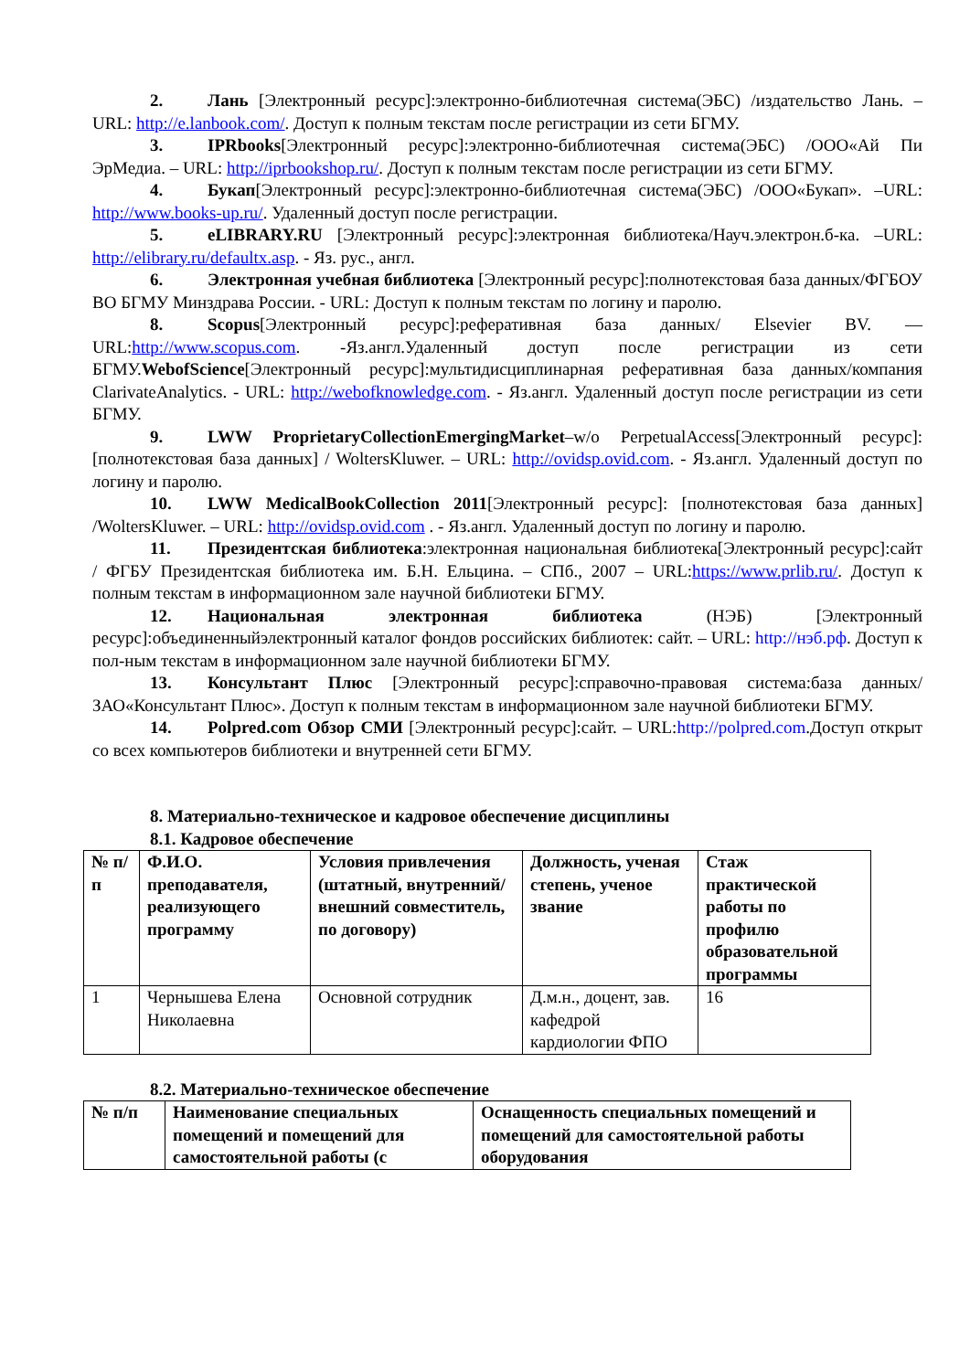2. Лань [Электронный ресурс]:электронно-библиотечная система(ЭБС) /издательство Лань. –URL: http://e.lanbook.com/. Доступ к полным текстам после регистрации из сети БГМУ.
3. IPRbooks[Электронный ресурс]:электронно-библиотечная система(ЭБС) /ООО«Ай Пи ЭрМедиа. – URL: http://iprbookshop.ru/. Доступ к полным текстам после регистрации из сети БГМУ.
4. Букап[Электронный ресурс]:электронно-библиотечная система(ЭБС) /ООО«Букап». –URL: http://www.books-up.ru/. Удаленный доступ после регистрации.
5. eLIBRARY.RU [Электронный ресурс]:электронная библиотека/Науч.электрон.б-ка. –URL: http://elibrary.ru/defaultx.asp. - Яз. рус., англ.
6. Электронная учебная библиотека [Электронный ресурс]:полнотекстовая база данных/ФГБОУ ВО БГМУ Минздрава России. - URL: Доступ к полным текстам по логину и паролю.
8. Scopus[Электронный ресурс]:реферативная база данных/ Elsevier BV. — URL:http://www.scopus.com. -Яз.англ.Удаленный доступ после регистрации из сети БГМУ.WebofScience[Электронный ресурс]:мультидисциплинарная реферативная база данных/компания ClarivateAnalytics. - URL: http://webofknowledge.com. - Яз.англ. Удаленный доступ после регистрации из сети БГМУ.
9. LWW ProprietaryCollectionEmergingMarket–w/o PerpetualAccess[Электронный ресурс]:[полнотекстовая база данных] / WoltersKluwer. – URL: http://ovidsp.ovid.com. - Яз.англ. Удаленный доступ по логину и паролю.
10. LWW MedicalBookCollection 2011[Электронный ресурс]: [полнотекстовая база данных] /WoltersKluwer. – URL: http://ovidsp.ovid.com . - Яз.англ. Удаленный доступ по логину и паролю.
11. Президентская библиотека:электронная национальная библиотека[Электронный ресурс]:сайт / ФГБУ Президентская библиотека им. Б.Н. Ельцина. – СПб., 2007 – URL:https://www.prlib.ru/. Доступ к полным текстам в информационном зале научной библиотеки БГМУ.
12. Национальная электронная библиотека (НЭБ) [Электронный ресурс]:объединенныйэлектронный каталог фондов российских библиотек: сайт. – URL: http://нэб.рф. Доступ к пол-ным текстам в информационном зале научной библиотеки БГМУ.
13. Консультант Плюс [Электронный ресурс]:справочно-правовая система:база данных/ЗАО«Консультант Плюс». Доступ к полным текстам в информационном зале научной библиотеки БГМУ.
14. Polpred.com Обзор СМИ [Электронный ресурс]:сайт. – URL:http://polpred.com.Доступ открыт со всех компьютеров библиотеки и внутренней сети БГМУ.
8. Материально-техническое и кадровое обеспечение дисциплины
8.1. Кадровое обеспечение
| № п/п | Ф.И.О. преподавателя, реализующего программу | Условия привлечения (штатный, внутренний/внешний совместитель, по договору) | Должность, ученая степень, ученое звание | Стаж практической работы по профилю образовательной программы |
| --- | --- | --- | --- | --- |
| 1 | Чернышева Елена Николаевна | Основной сотрудник | Д.м.н., доцент, зав. кафедрой кардиологии ФПО | 16 |
8.2. Материально-техническое обеспечение
| № п/п | Наименование специальных помещений и помещений для самостоятельной работы (с | Оснащенность специальных помещений и помещений для самостоятельной работы оборудования |
| --- | --- | --- |